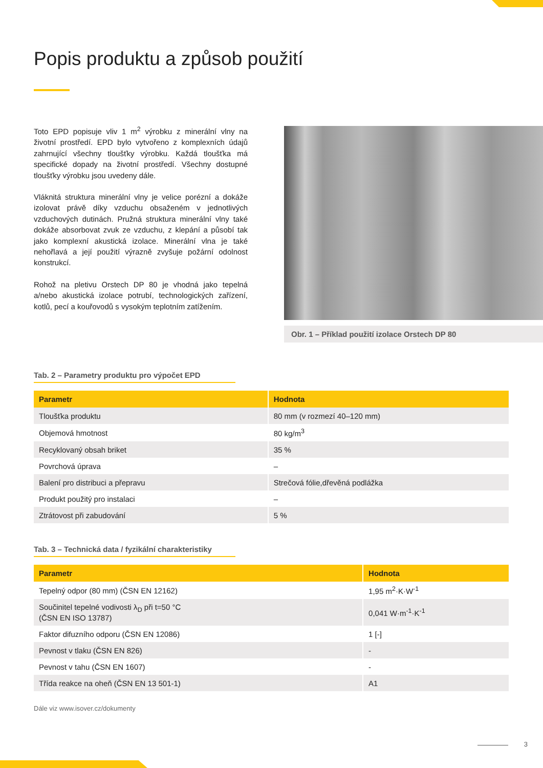Popis produktu a způsob použití
Toto EPD popisuje vliv 1 m<sup>2</sup> výrobku z minerální vlny na životní prostředí. EPD bylo vytvořeno z komplexních údajů zahrnující všechny tloušťky výrobku. Každá tloušťka má specifické dopady na životní prostředí. Všechny dostupné tloušťky výrobku jsou uvedeny dále.
Vláknitá struktura minerální vlny je velice porézní a dokáže izolovat právě díky vzduchu obsaženém v jednotlivých vzduchových dutinách. Pružná struktura minerální vlny také dokáže absorbovat zvuk ze vzduchu, z klepání a působí tak jako komplexní akustická izolace. Minerální vlna je také nehořlavá a její použití výrazně zvyšuje požární odolnost konstrukcí.
Rohož na pletivu Orstech DP 80 je vhodná jako tepelná a/nebo akustická izolace potrubí, technologických zařízení, kotlů, pecí a kouřovodů s vysokým teplotním zatížením.
Obr. 1 – Příklad použití izolace Orstech DP 80
Tab. 2 – Parametry produktu pro výpočet EPD
| Parametr | Hodnota |
| --- | --- |
| Tloušťka produktu | 80 mm (v rozmezí 40–120 mm) |
| Objemová hmotnost | 80 kg/m<sup>3</sup> |
| Recyklovaný obsah briket | 35 % |
| Povrchová úprava | – |
| Balení pro distribuci a přepravu | Strečová fólie,dřevěná podlážka |
| Produkt použitý pro instalaci | – |
| Ztrátovost při zabudování | 5 % |
Tab. 3 – Technická data / fyzikální charakteristiky
| Parametr | Hodnota |
| --- | --- |
| Tepelný odpor (80 mm) (ČSN EN 12162) | 1,95 m<sup>2</sup>·K·W<sup>-1</sup> |
| Součinitel tepelné vodivosti λ<sub>D</sub> při t=50 °C (ČSN EN ISO 13787) | 0,041 W·m<sup>-1</sup>·K<sup>-1</sup> |
| Faktor difuzního odporu (ČSN EN 12086) | 1 [-] |
| Pevnost v tlaku (ČSN EN 826) | - |
| Pevnost v tahu (ČSN EN 1607) | - |
| Třída reakce na oheň (ČSN EN 13 501-1) | A1 |
Dále viz www.isover.cz/dokumenty
3